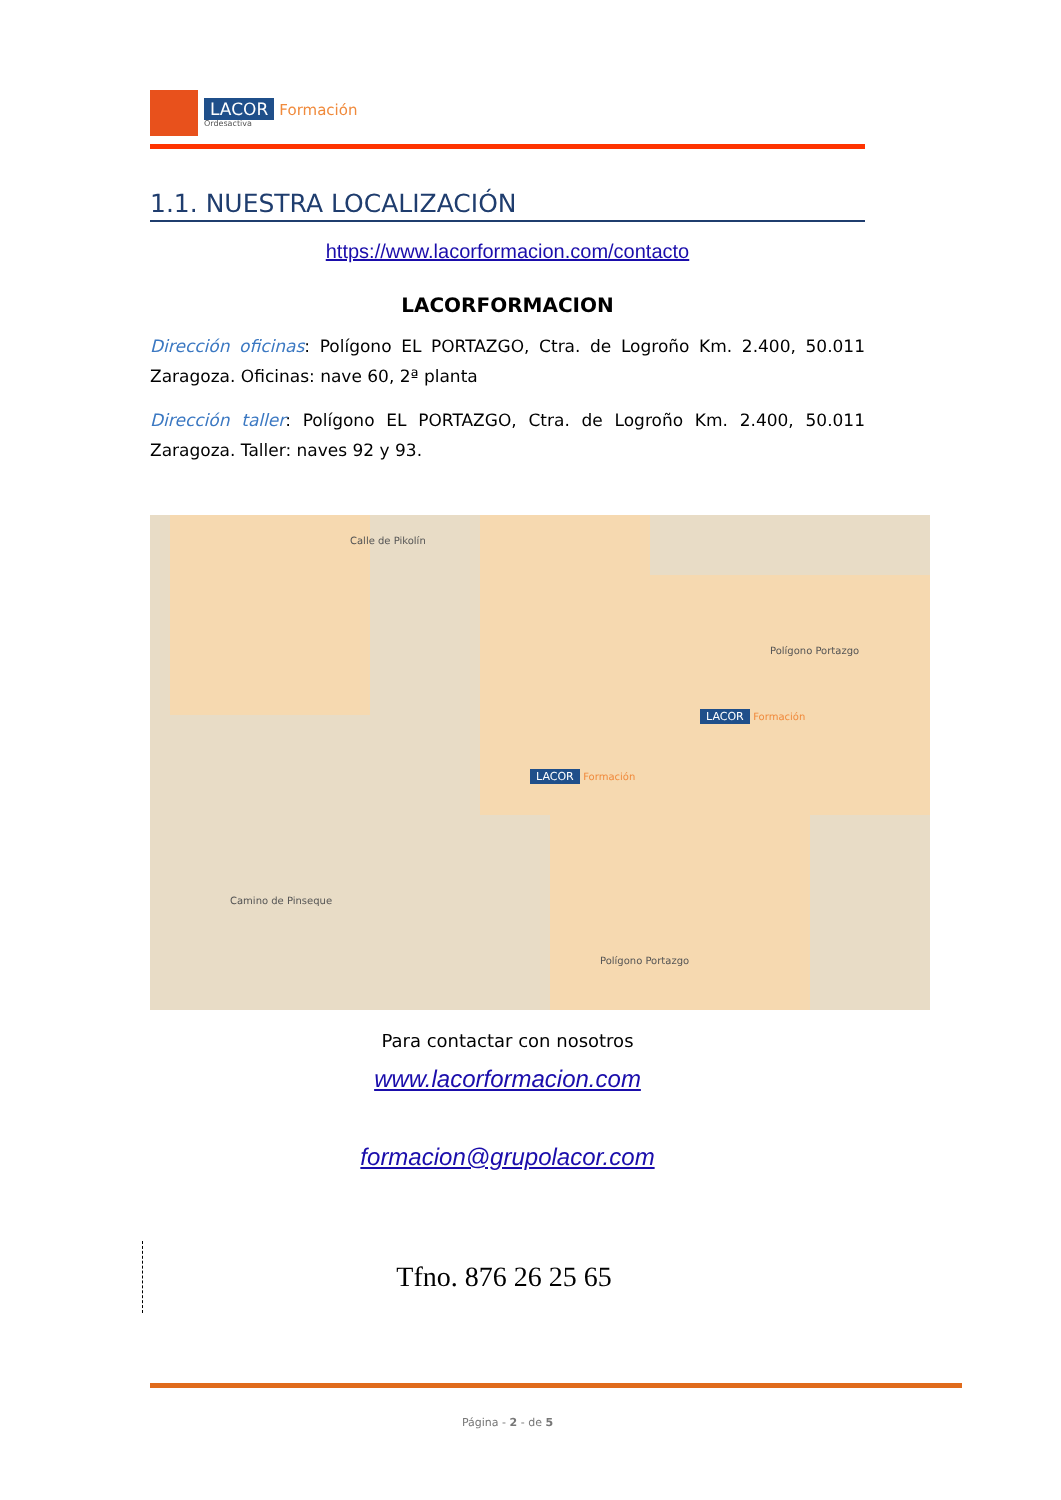LACOR Formación
Ordesactiva
1.1. NUESTRA LOCALIZACIÓN
https://www.lacorformacion.com/contacto
LACORFORMACION
Dirección oficinas: Polígono EL PORTAZGO, Ctra. de Logroño Km. 2.400, 50.011 Zaragoza. Oficinas: nave 60, 2ª planta
Dirección taller: Polígono EL PORTAZGO, Ctra. de Logroño Km. 2.400, 50.011 Zaragoza. Taller: naves 92 y 93.
LACOR Formación
LACOR Formación
Calle de Pikolín
Camino de Pinseque
Polígono Portazgo
Polígono Portazgo
Para contactar con nosotros
www.lacorformacion.com
formacion@grupolacor.com
Tfno. 876 26 25 65
Página - 2 - de 5